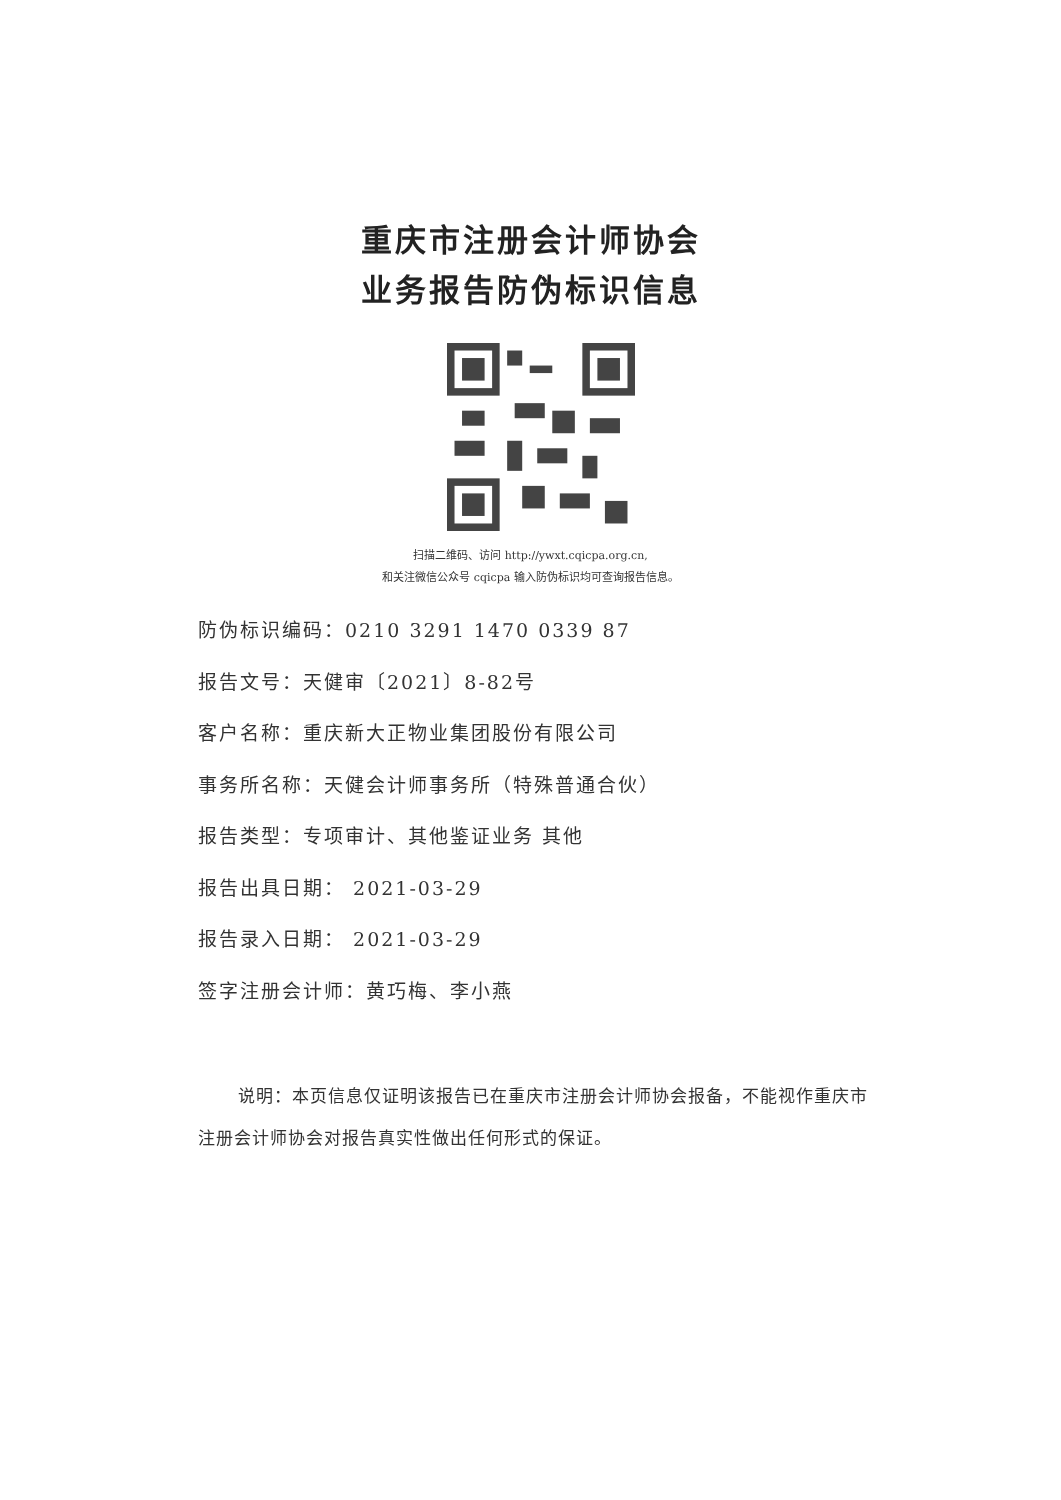重庆市注册会计师协会
业务报告防伪标识信息
扫描二维码、访问 http://ywxt.cqicpa.org.cn,
和关注微信公众号 cqicpa 输入防伪标识均可查询报告信息。
防伪标识编码：0210 3291 1470 0339 87
报告文号：天健审〔2021〕8-82号
客户名称：重庆新大正物业集团股份有限公司
事务所名称：天健会计师事务所（特殊普通合伙）
报告类型：专项审计、其他鉴证业务 其他
报告出具日期： 2021-03-29
报告录入日期： 2021-03-29
签字注册会计师：黄巧梅、李小燕
说明：本页信息仅证明该报告已在重庆市注册会计师协会报备，不能视作重庆市注册会计师协会对报告真实性做出任何形式的保证。